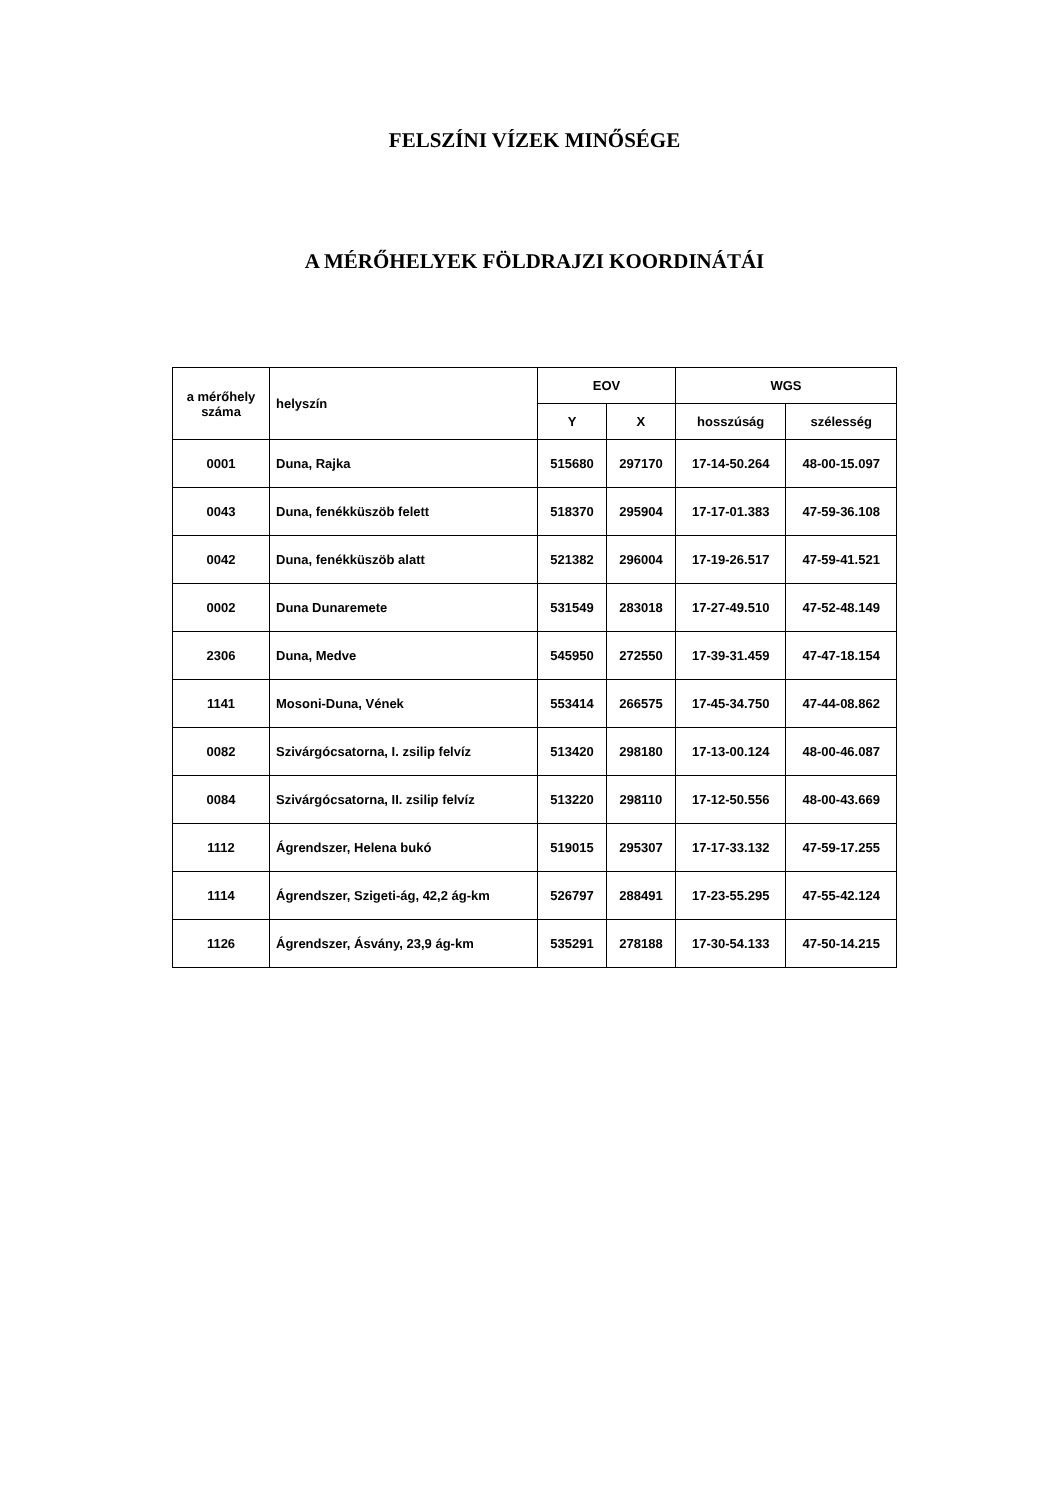FELSZÍNI VÍZEK MINŐSÉGE
A MÉRŐHELYEK FÖLDRAJZI KOORDINÁTÁI
| a mérőhely száma | helyszín | EOV | | WGS | |
| --- | --- | --- | --- | --- | --- |
| | | Y | X | hosszúság | szélesség |
| 0001 | Duna, Rajka | 515680 | 297170 | 17-14-50.264 | 48-00-15.097 |
| 0043 | Duna, fenékküszöb felett | 518370 | 295904 | 17-17-01.383 | 47-59-36.108 |
| 0042 | Duna, fenékküszöb alatt | 521382 | 296004 | 17-19-26.517 | 47-59-41.521 |
| 0002 | Duna Dunaremete | 531549 | 283018 | 17-27-49.510 | 47-52-48.149 |
| 2306 | Duna, Medve | 545950 | 272550 | 17-39-31.459 | 47-47-18.154 |
| 1141 | Mosoni-Duna, Vének | 553414 | 266575 | 17-45-34.750 | 47-44-08.862 |
| 0082 | Szivárgócsatorna, I. zsilip felvíz | 513420 | 298180 | 17-13-00.124 | 48-00-46.087 |
| 0084 | Szivárgócsatorna, II. zsilip felvíz | 513220 | 298110 | 17-12-50.556 | 48-00-43.669 |
| 1112 | Ágrendszer, Helena bukó | 519015 | 295307 | 17-17-33.132 | 47-59-17.255 |
| 1114 | Ágrendszer, Szigeti-ág, 42,2 ág-km | 526797 | 288491 | 17-23-55.295 | 47-55-42.124 |
| 1126 | Ágrendszer, Ásvány, 23,9 ág-km | 535291 | 278188 | 17-30-54.133 | 47-50-14.215 |